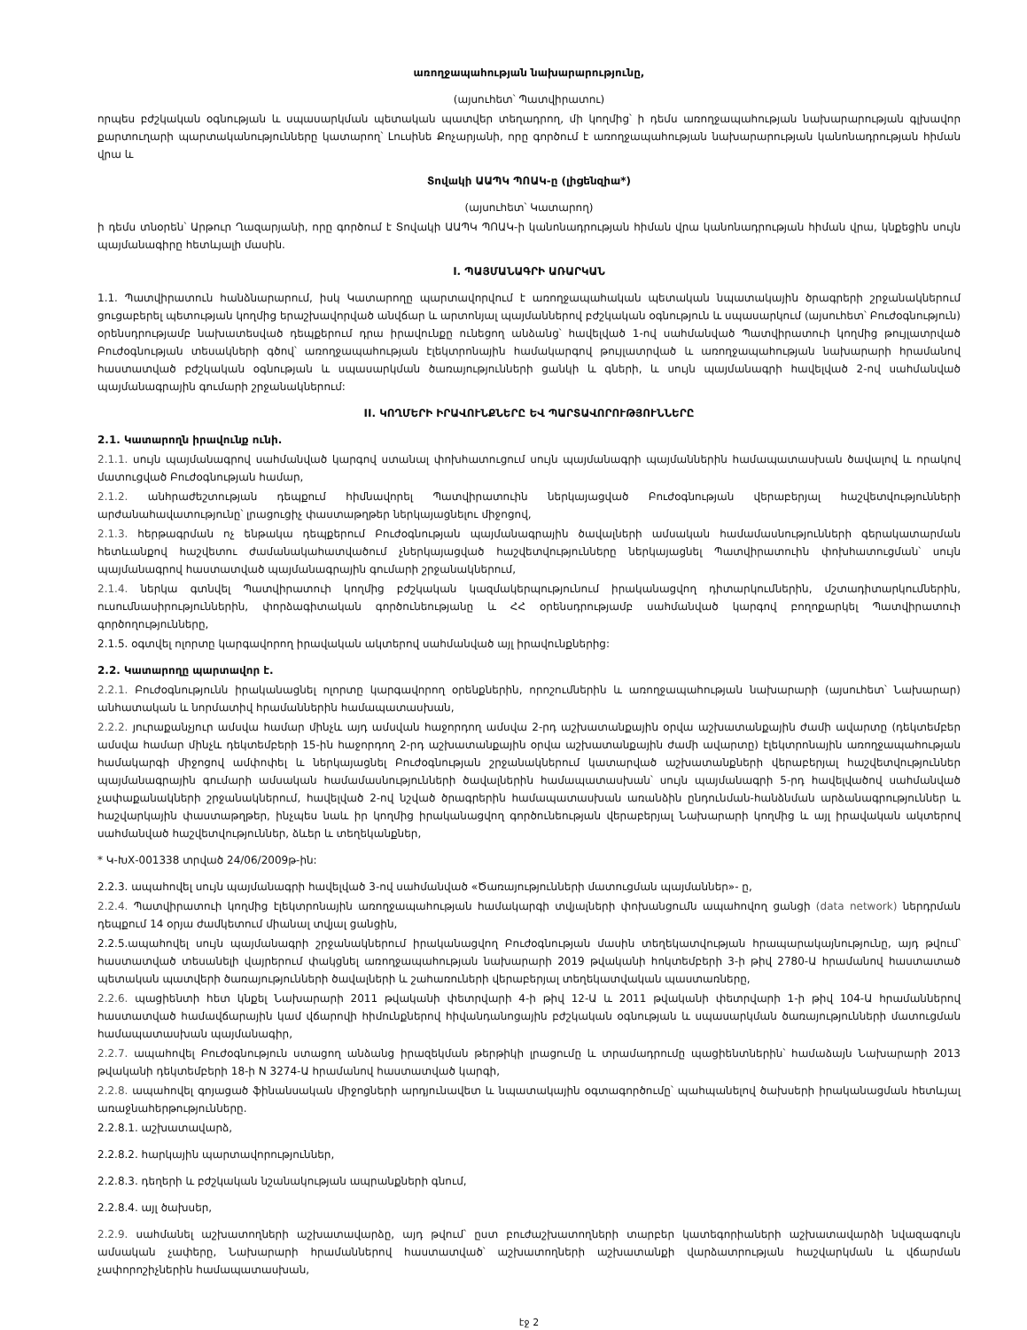առողջապահության նախարարությունը,
(այսուհետ՝ Պատվիրատու)
որպես բժշկական օգնության և սպասարկման պետական պատվեր տեղադրող, մի կողմից՝ ի դեմս առողջապահության նախարարության գլխավոր քարտուղարի պարտականությունները կատարող՝ Լուսինե Քոչարյանի, որը գործում է առողջապահության նախարարության կանոնադրության հիման վրա և
Տովակի ԱԱՊԿ ՊՈԱԿ-ը (լիցենզիա*)
(այսուհետ՝ Կատարող)
ի դեմս տնօրեն՝ Արթուր Ղազարյանի, որը գործում է Տովակի ԱԱՊԿ ՊՈԱԿ-ի կանոնադրության հիման վրա կանոնադրության հիման վրա, կնքեցին սույն պայմանագիրը հետևյալի մասին.
I. ՊԱՅՄԱՆԱԳՐԻ ԱՌԱՐԿԱՆ
1.1. Պատվիրատուն հանձնարարում, իսկ Կատարողը պարտավորվում է առողջապահական պետական նպատակային ծրագրերի շրջանակներում ցուցաբերել պետության կողմից երաշխավորված անվճար և արտոնյալ պայմաններով բժշկական օգնություն և սպասարկում (այսուհետ՝ Բուժօգնություն) օրենսդրությամբ նախատեսված դեպքերում դրա իրավունքը ունեցող անձանց՝ հավելված 1-ով սահմանված Պատվիրատուի կողմից թույլատրված Բուժօգնության տեսակների գծով՝ առողջապահության էլեկտրոնային համակարգով թույլատրված և առողջապահության նախարարի հրամանով հաստատված բժշկական օգնության և սպասարկման ծառայությունների ցանկի և գների, և սույն պայմանագրի հավելված 2-ով սահմանված պայմանագրային գումարի շրջանակներում:
II. ԿՈՂՄԵՐԻ ԻՐԱՎՈՒՆՔՆԵՐԸ ԵՎ ՊԱՐՏԱՎՈՐՈՒԹՅՈՒՆՆԵՐԸ
2.1. Կատարողն իրավունք ունի.
2.1.1. սույն պայմանագրով սահմանված կարգով ստանալ փոխհատուցում սույն պայմանագրի պայմաններին համապատասխան ծավալով և որակով մատուցված Բուժօգնության համար,
2.1.2. անհրաժեշտության դեպքում հիմնավորել Պատվիրատուին ներկայացված Բուժօգնության վերաբերյալ հաշվետվությունների արժանահավատությունը՝ լրացուցիչ փաստաթղթեր ներկայացնելու միջոցով,
2.1.3. հերթագրման ոչ ենթակա դեպքերում Բուժօգնության պայմանագրային ծավալների ամսական համամասնությունների գերակատարման հետևանքով հաշվետու ժամանակահատվածում չներկայացված հաշվետվությունները ներկայացնել Պատվիրատուին փոխհատուցման՝ սույն պայմանագրով հաստատված պայմանագրային գումարի շրջանակներում,
2.1.4. ներկա գտնվել Պատվիրատուի կողմից բժշկական կազմակերպությունում իրականացվող դիտարկումներին, մշտադիտարկումներին, ուսումնասիրություններին, փորձագիտական գործունեությանը և ՀՀ օրենսդրությամբ սահմանված կարգով բողոքարկել Պատվիրատուի գործողությունները,
2.1.5. օգտվել ոլորտը կարգավորող իրավական ակտերով սահմանված այլ իրավունքներից:
2.2. Կատարողը պարտավոր է.
2.2.1. Բուժօգնությունն իրականացնել ոլորտը կարգավորող օրենքներին, որոշումներին և առողջապահության նախարարի (այսուհետ՝ Նախարար) անհատական և նորմատիվ հրամաններին համապատասխան,
2.2.2. յուրաքանչյուր ամսվա համար մինչև այդ ամսվան հաջորդող ամսվա 2-րդ աշխատանքային օրվա աշխատանքային ժամի ավարտը (դեկտեմբեր ամսվա համար մինչև դեկտեմբերի 15-ին հաջորդող 2-րդ աշխատանքային օրվա աշխատանքային ժամի ավարտը) էլեկտրոնային առողջապահության համակարգի միջոցով ամփոփել և ներկայացնել Բուժօգնության շրջանակներում կատարված աշխատանքների վերաբերյալ հաշվետվություններ պայմանագրային գումարի ամսական համամասնությունների ծավալներին համապատասխան՝ սույն պայմանագրի 5-րդ հավելվածով սահմանված չափաքանակների շրջանակներում, հավելված 2-ով նշված ծրագրերին համապատասխան առանձին ընդունման-հանձնման արձանագրություններ և հաշվարկային փաստաթղթեր, ինչպես նաև իր կողմից իրականացվող գործունեության վերաբերյալ Նախարարի կողմից և այլ իրավական ակտերով սահմանված հաշվետվություններ, ձևեր և տեղեկանքներ,
* Կ-ԽХ-001338 տրված 24/06/2009թ-ին:
2.2.3. ապահովել սույն պայմանագրի հավելված 3-ով սահմանված «Ծառայությունների մատուցման պայմաններ»- ը,
2.2.4. Պատվիրատուի կողմից էլեկտրոնային առողջապահության համակարգի տվյալների փոխանցումն ապահովող ցանցի (data network) ներդրման դեպքում 14 օրյա ժամկետում միանալ տվյալ ցանցին,
2.2.5.ապահովել սույն պայմանագրի շրջանակներում իրականացվող Բուժօգնության մասին տեղեկատվության հրապարակայնությունը, այդ թվում՝ հաստատված տեսանելի վայրերում փակցնել առողջապահության նախարարի 2019 թվականի հոկտեմբերի 3-ի թիվ 2780-Ա հրամանով հաստատած պետական պատվերի ծառայությունների ծավալների և շահառուների վերաբերյալ տեղեկատվական պաստառները,
2.2.6. պացիենտի հետ կնքել Նախարարի 2011 թվականի փետրվարի 4-ի թիվ 12-Ա և 2011 թվականի փետրվարի 1-ի թիվ 104-Ա հրամաններով հաստատված համավճարային կամ վճարովի հիմունքներով հիվանդանոցային բժշկական օգնության և սպասարկման ծառայությունների մատուցման համապատասխան պայմանագիր,
2.2.7. ապահովել Բուժօգնություն ստացող անձանց իրազեկման թերթիկի լրացումը և տրամադրումը պացիենտներին՝ համաձայն Նախարարի 2013 թվականի դեկտեմբերի 18-ի N 3274-Ա հրամանով հաստատված կարգի,
2.2.8. ապահովել գոյացած ֆինանսական միջոցների արդյունավետ և նպատակային օգտագործումը՝ պահպանելով ծախսերի իրականացման հետևյալ առաջնահերթությունները.
2.2.8.1. աշխատավարձ,
2.2.8.2. հարկային պարտավորություններ,
2.2.8.3. դեղերի և բժշկական նշանակության ապրանքների գնում,
2.2.8.4. այլ ծախսեր,
2.2.9. սահմանել աշխատողների աշխատավարձը, այդ թվում՝ ըստ բուժաշխատողների տարբեր կատեգորիաների աշխատավարձի նվազագույն ամսական չափերը, Նախարարի հրամաններով հաստատված՝ աշխատողների աշխատանքի վարձատրության հաշվարկման և վճարման չափորոշիչներին համապատասխան,
էջ 2